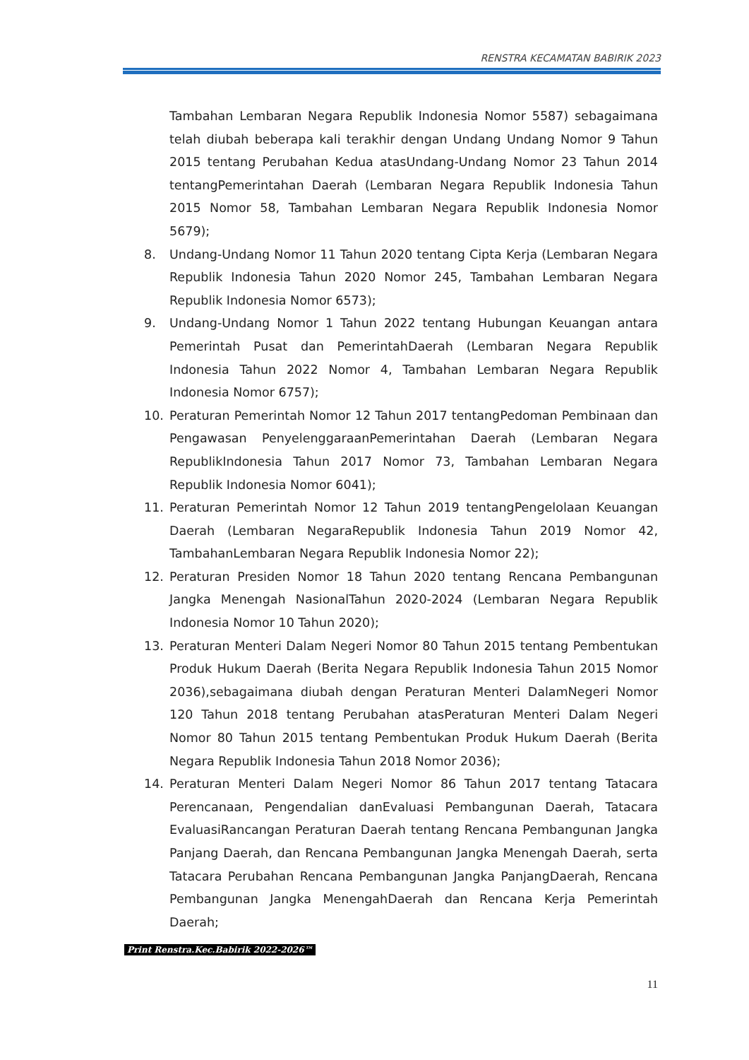RENSTRA KECAMATAN BABIRIK 2023
Tambahan Lembaran Negara Republik Indonesia Nomor 5587) sebagaimana telah diubah beberapa kali terakhir dengan Undang Undang Nomor 9 Tahun 2015 tentang Perubahan Kedua atasUndang-Undang Nomor 23 Tahun 2014 tentangPemerintahan Daerah (Lembaran Negara Republik Indonesia Tahun 2015 Nomor 58, Tambahan Lembaran Negara Republik Indonesia Nomor 5679);
8. Undang-Undang Nomor 11 Tahun 2020 tentang Cipta Kerja (Lembaran Negara Republik Indonesia Tahun 2020 Nomor 245, Tambahan Lembaran Negara Republik Indonesia Nomor 6573);
9. Undang-Undang Nomor 1 Tahun 2022 tentang Hubungan Keuangan antara Pemerintah Pusat dan PemerintahDaerah (Lembaran Negara Republik Indonesia Tahun 2022 Nomor 4, Tambahan Lembaran Negara Republik Indonesia Nomor 6757);
10. Peraturan Pemerintah Nomor 12 Tahun 2017 tentangPedoman Pembinaan dan Pengawasan PenyelenggaraanPemerintahan Daerah (Lembaran Negara RepublikIndonesia Tahun 2017 Nomor 73, Tambahan Lembaran Negara Republik Indonesia Nomor 6041);
11. Peraturan Pemerintah Nomor 12 Tahun 2019 tentangPengelolaan Keuangan Daerah (Lembaran NegaraRepublik Indonesia Tahun 2019 Nomor 42, TambahanLembaran Negara Republik Indonesia Nomor 22);
12. Peraturan Presiden Nomor 18 Tahun 2020 tentang Rencana Pembangunan Jangka Menengah NasionalTahun 2020-2024 (Lembaran Negara Republik Indonesia Nomor 10 Tahun 2020);
13. Peraturan Menteri Dalam Negeri Nomor 80 Tahun 2015 tentang Pembentukan Produk Hukum Daerah (Berita Negara Republik Indonesia Tahun 2015 Nomor 2036),sebagaimana diubah dengan Peraturan Menteri DalamNegeri Nomor 120 Tahun 2018 tentang Perubahan atasPeraturan Menteri Dalam Negeri Nomor 80 Tahun 2015 tentang Pembentukan Produk Hukum Daerah (Berita Negara Republik Indonesia Tahun 2018 Nomor 2036);
14. Peraturan Menteri Dalam Negeri Nomor 86 Tahun 2017 tentang Tatacara Perencanaan, Pengendalian danEvaluasi Pembangunan Daerah, Tatacara EvaluasiRancangan Peraturan Daerah tentang Rencana Pembangunan Jangka Panjang Daerah, dan Rencana Pembangunan Jangka Menengah Daerah, serta Tatacara Perubahan Rencana Pembangunan Jangka PanjangDaerah, Rencana Pembangunan Jangka MenengahDaerah dan Rencana Kerja Pemerintah Daerah;
Print Renstra.Kec.Babirik 2022-2026™
11